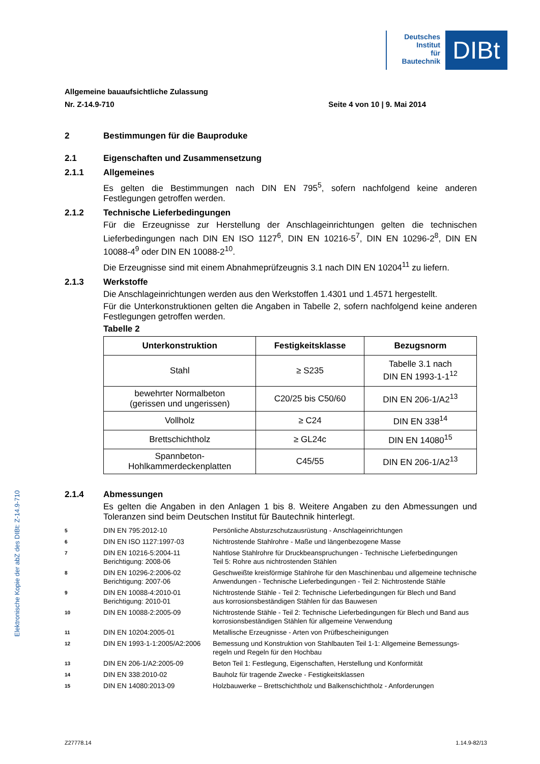Deutsches
Institut
für
Bautechnik
DIBt
Allgemeine bauaufsichtliche Zulassung
Nr. Z-14.9-710 Seite 4 von 10 | 9. Mai 2014
2 Bestimmungen für die Bauproduke
2.1 Eigenschaften und Zusammensetzung
2.1.1 Allgemeines
Es gelten die Bestimmungen nach DIN EN 795<sup>5</sup>, sofern nachfolgend keine anderen Festlegungen getroffen werden.
2.1.2 Technische Lieferbedingungen
Für die Erzeugnisse zur Herstellung der Anschlageinrichtungen gelten die technischen Lieferbedingungen nach DIN EN ISO 1127<sup>6</sup>, DIN EN 10216-5<sup>7</sup>, DIN EN 10296-2<sup>8</sup>, DIN EN 10088-4<sup>9</sup> oder DIN EN 10088-2<sup>10</sup>.
Die Erzeugnisse sind mit einem Abnahmeprüfzeugnis 3.1 nach DIN EN 10204<sup>11</sup> zu liefern.
2.1.3 Werkstoffe
Die Anschlageinrichtungen werden aus den Werkstoffen 1.4301 und 1.4571 hergestellt.
Für die Unterkonstruktionen gelten die Angaben in Tabelle 2, sofern nachfolgend keine anderen Festlegungen getroffen werden.
Tabelle 2
| Unterkonstruktion | Festigkeitsklasse | Bezugsnorm |
| --- | --- | --- |
| Stahl | ≥ S235 | Tabelle 3.1 nach DIN EN 1993-1-1<sup>12</sup> |
| bewehrter Normalbeton (gerissen und ungerissen) | C20/25 bis C50/60 | DIN EN 206-1/A2<sup>13</sup> |
| Vollholz | ≥ C24 | DIN EN 338<sup>14</sup> |
| Brettschichtholz | ≥ GL24c | DIN EN 14080<sup>15</sup> |
| Spannbeton- Hohlkammerdeckenplatten | C45/55 | DIN EN 206-1/A2<sup>13</sup> |
2.1.4 Abmessungen
Es gelten die Angaben in den Anlagen 1 bis 8. Weitere Angaben zu den Abmessungen und Toleranzen sind beim Deutschen Institut für Bautechnik hinterlegt.
5 DIN EN 795:2012-10 Persönliche Absturzschutzausrüstung - Anschlageinrichtungen
6 DIN EN ISO 1127:1997-03 Nichtrostende Stahlrohre - Maße und längenbezogene Masse
7 DIN EN 10216-5:2004-11
Berichtigung: 2008-06 Nahtlose Stahlrohre für Druckbeanspruchungen - Technische Lieferbedingungen
Teil 5: Rohre aus nichtrostenden Stählen
8 DIN EN 10296-2:2006-02
Berichtigung: 2007-06 Geschweißte kreisförmige Stahlrohe für den Maschinenbau und allgemeine technische Anwendungen - Technische Lieferbedingungen - Teil 2: Nichtrostende Stähle
9 DIN EN 10088-4:2010-01
Berichtigung: 2010-01 Nichtrostende Stähle - Teil 2: Technische Lieferbedingungen für Blech und Band
aus korrosionsbeständigen Stählen für das Bauwesen
10 DIN EN 10088-2:2005-09 Nichtrostende Stähle - Teil 2: Technische Lieferbedingungen für Blech und Band aus korrosionsbeständigen Stählen für allgemeine Verwendung
11 DIN EN 10204:2005-01 Metallische Erzeugnisse - Arten von Prüfbescheinigungen
12 DIN EN 1993-1-1:2005/A2:2006 Bemessung und Konstruktion von Stahlbauten Teil 1-1: Allgemeine Bemessungs-regeln und Regeln für den Hochbau
13 DIN EN 206-1/A2:2005-09 Beton Teil 1: Festlegung, Eigenschaften, Herstellung und Konformität
14 DIN EN 338:2010-02 Bauholz für tragende Zwecke - Festigkeitsklassen
15 DIN EN 14080:2013-09 Holzbauwerke – Brettschichtholz und Balkenschichtholz - Anforderungen
Elektronische Kopie der abZ des DIBt: Z-14.9-710
Z27778.14 1.14.9-82/13